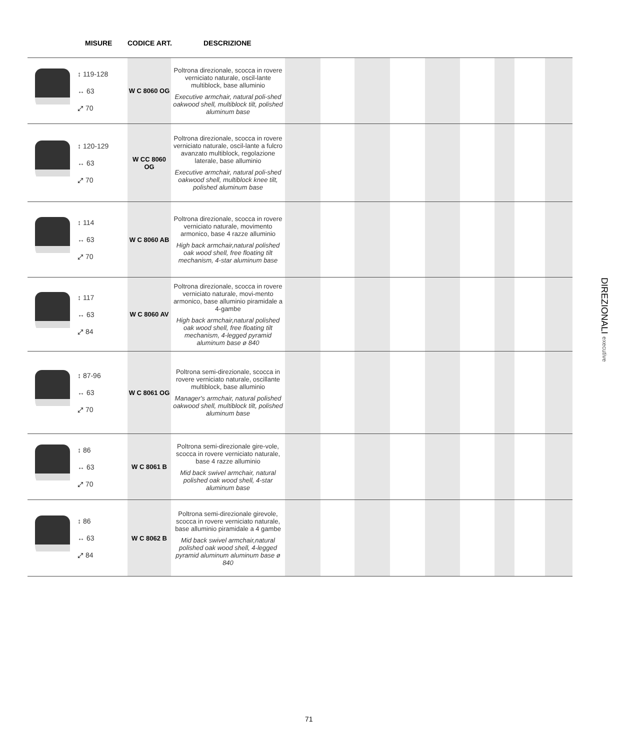MISURE CODICE ART. DESCRIZIONE
| | ↕ 119-128 ↔ 63 ⤢ 70 | W C 8060 OG | Poltrona direzionale, scocca in rovere verniciato naturale, oscil-lante multiblock, base alluminio Executive armchair, natural poli-shed oakwood shell, multiblock tilt, polished aluminum base | | | | | | | | | |
| | ↕ 120-129 ↔ 63 ⤢ 70 | W CC 8060 OG | Poltrona direzionale, scocca in rovere verniciato naturale, oscil-lante a fulcro avanzato multiblock, regolazione laterale, base alluminio Executive armchair, natural poli-shed oakwood shell, multiblock knee tilt, polished aluminum base | | | | | | | | | |
| | ↕ 114 ↔ 63 ⤢ 70 | W C 8060 AB | Poltrona direzionale, scocca in rovere verniciato naturale, movimento armonico, base 4 razze alluminio High back armchair,natural polished oak wood shell, free floating tilt mechanism, 4-star aluminum base | | | | | | | | | |
| | ↕ 117 ↔ 63 ⤢ 84 | W C 8060 AV | Poltrona direzionale, scocca in rovere verniciato naturale, movi-mento armonico, base alluminio piramidale a 4-gambe High back armchair,natural polished oak wood shell, free floating tilt mechanism, 4-legged pyramid aluminum base ø 840 | | | | | | | | | |
| | ↕ 87-96 ↔ 63 ⤢ 70 | W C 8061 OG | Poltrona semi-direzionale, scocca in rovere verniciato naturale, oscillante multiblock, base alluminio Manager's armchair, natural polished oakwood shell, multiblock tilt, polished aluminum base | | | | | | | | | |
| | ↕ 86 ↔ 63 ⤢ 70 | W C 8061 B | Poltrona semi-direzionale gire-vole, scocca in rovere verniciato naturale, base 4 razze alluminio Mid back swivel armchair, natural polished oak wood shell, 4-star aluminum base | | | | | | | | | |
| | ↕ 86 ↔ 63 ⤢ 84 | W C 8062 B | Poltrona semi-direzionale girevole, scocca in rovere verniciato naturale, base alluminio piramidale a 4 gambe Mid back swivel armchair,natural polished oak wood shell, 4-legged pyramid aluminum aluminum base ø 840 | | | | | | | | | |
DIREZIONALI executive
71